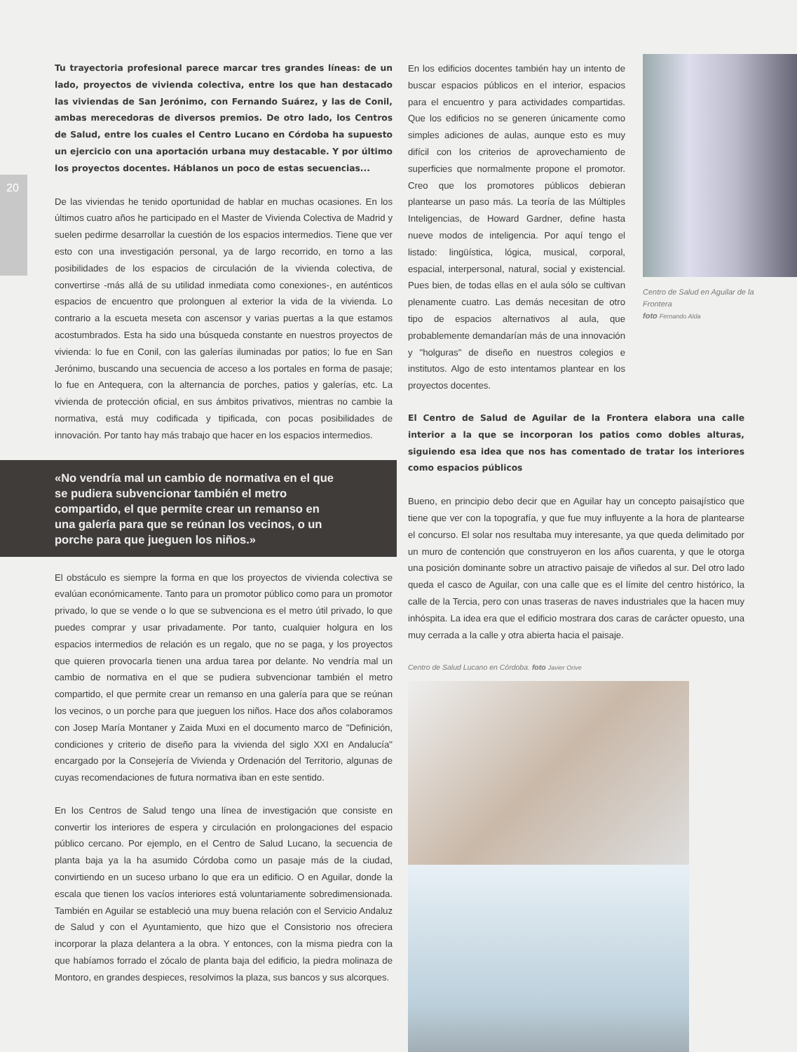20
Tu trayectoria profesional parece marcar tres grandes líneas: de un lado, proyectos de vivienda colectiva, entre los que han destacado las viviendas de San Jerónimo, con Fernando Suárez, y las de Conil, ambas merecedoras de diversos premios. De otro lado, los Centros de Salud, entre los cuales el Centro Lucano en Córdoba ha supuesto un ejercicio con una aportación urbana muy destacable. Y por último los proyectos docentes. Háblanos un poco de estas secuencias...
De las viviendas he tenido oportunidad de hablar en muchas ocasiones. En los últimos cuatro años he participado en el Master de Vivienda Colectiva de Madrid y suelen pedirme desarrollar la cuestión de los espacios intermedios. Tiene que ver esto con una investigación personal, ya de largo recorrido, en torno a las posibilidades de los espacios de circulación de la vivienda colectiva, de convertirse -más allá de su utilidad inmediata como conexiones-, en auténticos espacios de encuentro que prolonguen al exterior la vida de la vivienda. Lo contrario a la escueta meseta con ascensor y varias puertas a la que estamos acostumbrados. Esta ha sido una búsqueda constante en nuestros proyectos de vivienda: lo fue en Conil, con las galerías iluminadas por patios; lo fue en San Jerónimo, buscando una secuencia de acceso a los portales en forma de pasaje; lo fue en Antequera, con la alternancia de porches, patios y galerías, etc. La vivienda de protección oficial, en sus ámbitos privativos, mientras no cambie la normativa, está muy codificada y tipificada, con pocas posibilidades de innovación. Por tanto hay más trabajo que hacer en los espacios intermedios.
«No vendría mal un cambio de normativa en el que se pudiera subvencionar también el metro compartido, el que permite crear un remanso en una galería para que se reúnan los vecinos, o un porche para que jueguen los niños.»
El obstáculo es siempre la forma en que los proyectos de vivienda colectiva se evalúan económicamente. Tanto para un promotor público como para un promotor privado, lo que se vende o lo que se subvenciona es el metro útil privado, lo que puedes comprar y usar privadamente. Por tanto, cualquier holgura en los espacios intermedios de relación es un regalo, que no se paga, y los proyectos que quieren provocarla tienen una ardua tarea por delante. No vendría mal un cambio de normativa en el que se pudiera subvencionar también el metro compartido, el que permite crear un remanso en una galería para que se reúnan los vecinos, o un porche para que jueguen los niños. Hace dos años colaboramos con Josep María Montaner y Zaida Muxi en el documento marco de "Definición, condiciones y criterio de diseño para la vivienda del siglo XXI en Andalucía" encargado por la Consejería de Vivienda y Ordenación del Territorio, algunas de cuyas recomendaciones de futura normativa iban en este sentido.
En los Centros de Salud tengo una línea de investigación que consiste en convertir los interiores de espera y circulación en prolongaciones del espacio público cercano. Por ejemplo, en el Centro de Salud Lucano, la secuencia de planta baja ya la ha asumido Córdoba como un pasaje más de la ciudad, convirtiendo en un suceso urbano lo que era un edificio. O en Aguilar, donde la escala que tienen los vacíos interiores está voluntariamente sobredimensionada. También en Aguilar se estableció una muy buena relación con el Servicio Andaluz de Salud y con el Ayuntamiento, que hizo que el Consistorio nos ofreciera incorporar la plaza delantera a la obra. Y entonces, con la misma piedra con la que habíamos forrado el zócalo de planta baja del edificio, la piedra molinaza de Montoro, en grandes despieces, resolvimos la plaza, sus bancos y sus alcorques.
Centro de Salud en Aguilar de la Frontera
foto Fernando Alda
En los edificios docentes también hay un intento de buscar espacios públicos en el interior, espacios para el encuentro y para actividades compartidas. Que los edificios no se generen únicamente como simples adiciones de aulas, aunque esto es muy difícil con los criterios de aprovechamiento de superficies que normalmente propone el promotor. Creo que los promotores públicos debieran plantearse un paso más. La teoría de las Múltiples Inteligencias, de Howard Gardner, define hasta nueve modos de inteligencia. Por aquí tengo el listado: lingüística, lógica, musical, corporal, espacial, interpersonal, natural, social y existencial. Pues bien, de todas ellas en el aula sólo se cultivan plenamente cuatro. Las demás necesitan de otro tipo de espacios alternativos al aula, que probablemente demandarían más de una innovación y "holguras" de diseño en nuestros colegios e institutos. Algo de esto intentamos plantear en los proyectos docentes.
El Centro de Salud de Aguilar de la Frontera elabora una calle interior a la que se incorporan los patios como dobles alturas, siguiendo esa idea que nos has comentado de tratar los interiores como espacios públicos
Bueno, en principio debo decir que en Aguilar hay un concepto paisajístico que tiene que ver con la topografía, y que fue muy influyente a la hora de plantearse el concurso. El solar nos resultaba muy interesante, ya que queda delimitado por un muro de contención que construyeron en los años cuarenta, y que le otorga una posición dominante sobre un atractivo paisaje de viñedos al sur. Del otro lado queda el casco de Aguilar, con una calle que es el límite del centro histórico, la calle de la Tercia, pero con unas traseras de naves industriales que la hacen muy inhóspita. La idea era que el edificio mostrara dos caras de carácter opuesto, una muy cerrada a la calle y otra abierta hacia el paisaje.
Centro de Salud Lucano en Córdoba. foto Javier Orive